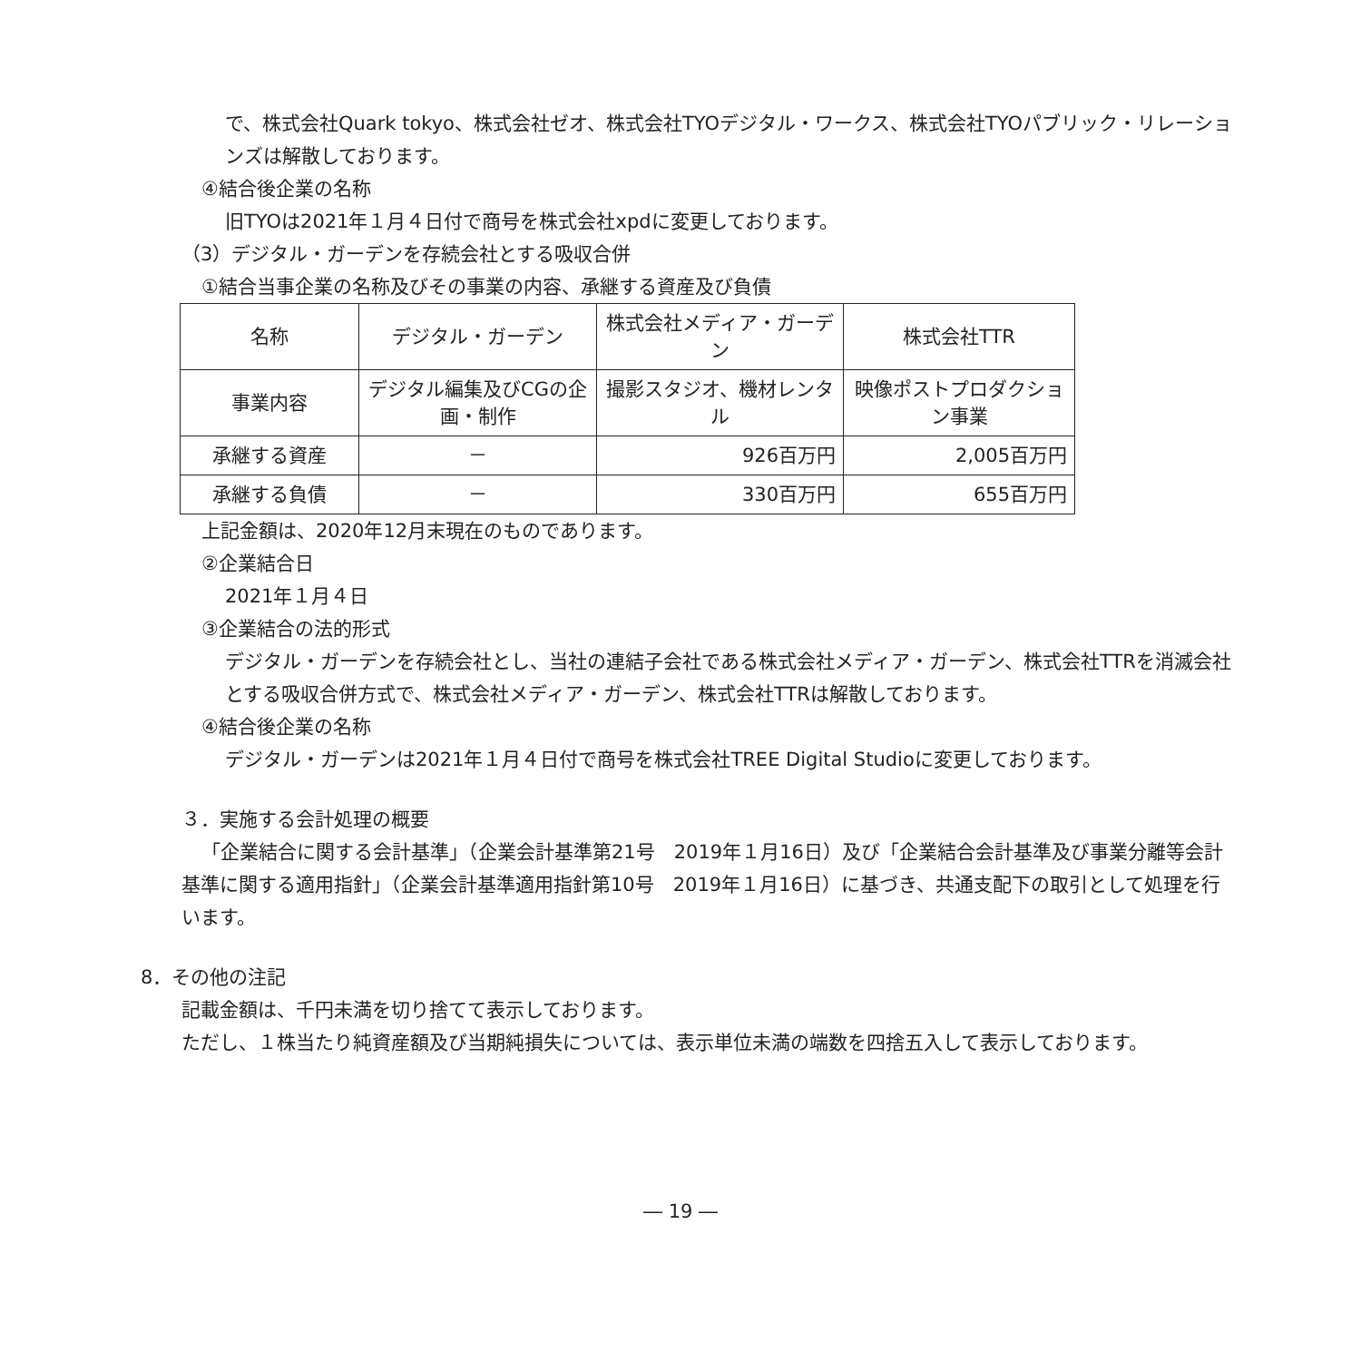で、株式会社Quark tokyo、株式会社ゼオ、株式会社TYOデジタル・ワークス、株式会社TYOパブリック・リレーションズは解散しております。
④結合後企業の名称
旧TYOは2021年１月４日付で商号を株式会社xpdに変更しております。
（3）デジタル・ガーデンを存続会社とする吸収合併
①結合当事企業の名称及びその事業の内容、承継する資産及び負債
| 名称 | デジタル・ガーデン | 株式会社メディア・ガーデン | 株式会社TTR |
| 事業内容 | デジタル編集及びCGの企画・制作 | 撮影スタジオ、機材レンタル | 映像ポストプロダクション事業 |
| 承継する資産 | － | 926百万円 | 2,005百万円 |
| 承継する負債 | － | 330百万円 | 655百万円 |
上記金額は、2020年12月末現在のものであります。
②企業結合日
2021年１月４日
③企業結合の法的形式
デジタル・ガーデンを存続会社とし、当社の連結子会社である株式会社メディア・ガーデン、株式会社TTRを消滅会社とする吸収合併方式で、株式会社メディア・ガーデン、株式会社TTRは解散しております。
④結合後企業の名称
デジタル・ガーデンは2021年１月４日付で商号を株式会社TREE Digital Studioに変更しております。
３．実施する会計処理の概要
「企業結合に関する会計基準」（企業会計基準第21号　2019年１月16日）及び「企業結合会計基準及び事業分離等会計基準に関する適用指針」（企業会計基準適用指針第10号　2019年１月16日）に基づき、共通支配下の取引として処理を行います。
8．その他の注記
記載金額は、千円未満を切り捨てて表示しております。
ただし、１株当たり純資産額及び当期純損失については、表示単位未満の端数を四捨五入して表示しております。
― 19 ―